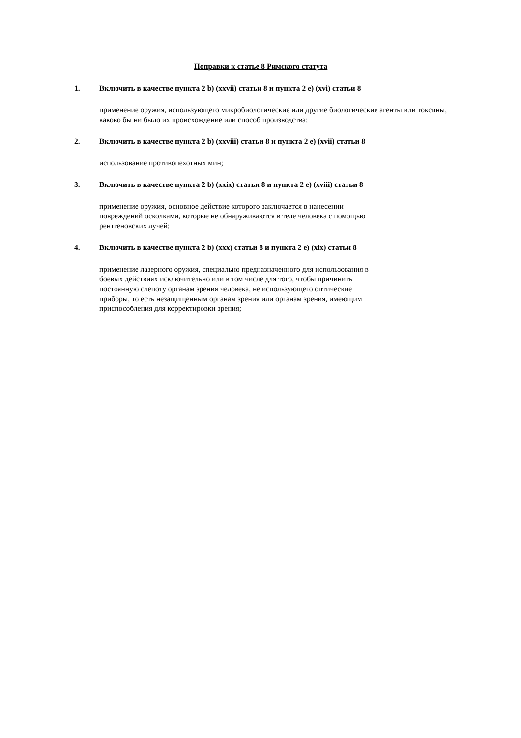Поправки к статье 8 Римского статута
1. Включить в качестве пункта 2 b) (xxvii) статьи 8 и пункта 2 e) (xvi) статьи 8
применение оружия, использующего микробиологические или другие биологические агенты или токсины, каково бы ни было их происхождение или способ производства;
2. Включить в качестве пункта 2 b) (xxviii) статьи 8 и пункта 2 e) (xvii) статьи 8
использование противопехотных мин;
3. Включить в качестве пункта 2 b) (xxix) статьи 8 и пункта 2 e) (xviii) статьи 8
применение оружия, основное действие которого заключается в нанесении
повреждений осколками, которые не обнаруживаются в теле человека с помощью
рентгеновских лучей;
4. Включить в качестве пункта 2 b) (xxx) статьи 8 и пункта 2 e) (xix) статьи 8
применение лазерного оружия, специально предназначенного для использования в
боевых действиях исключительно или в том числе для того, чтобы причинить
постоянную слепоту органам зрения человека, не использующего оптические
приборы, то есть незащищенным органам зрения или органам зрения, имеющим
приспособления для корректировки зрения;